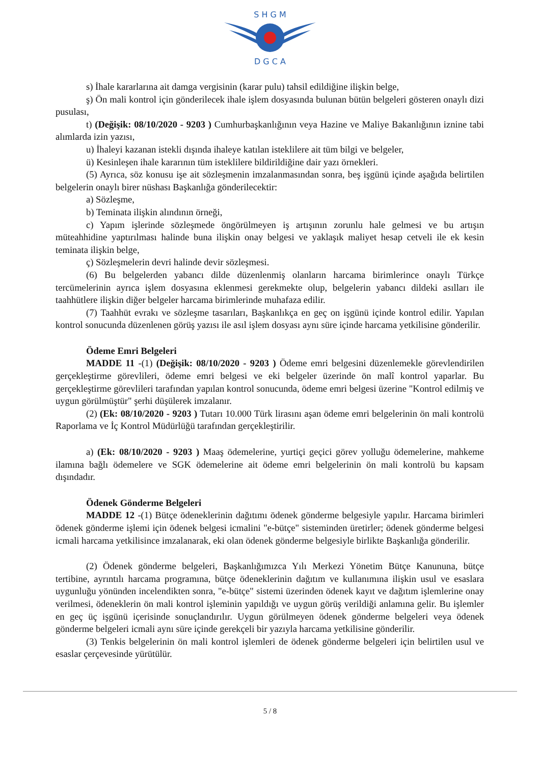S H G M
D G C A
s) İhale kararlarına ait damga vergisinin (karar pulu) tahsil edildiğine ilişkin belge,
ş) Ön mali kontrol için gönderilecek ihale işlem dosyasında bulunan bütün belgeleri gösteren onaylı dizi pusulası,
t) (Değişik: 08/10/2020 - 9203 ) Cumhurbaşkanlığının veya Hazine ve Maliye Bakanlığının iznine tabi alımlarda izin yazısı,
u) İhaleyi kazanan istekli dışında ihaleye katılan isteklilere ait tüm bilgi ve belgeler,
ü) Kesinleşen ihale kararının tüm isteklilere bildirildiğine dair yazı örnekleri.
(5) Ayrıca, söz konusu işe ait sözleşmenin imzalanmasından sonra, beş işgünü içinde aşağıda belirtilen belgelerin onaylı birer nüshası Başkanlığa gönderilecektir:
a) Sözleşme,
b) Teminata ilişkin alındının örneği,
c) Yapım işlerinde sözleşmede öngörülmeyen iş artışının zorunlu hale gelmesi ve bu artışın müteahhidine yaptırılması halinde buna ilişkin onay belgesi ve yaklaşık maliyet hesap cetveli ile ek kesin teminata ilişkin belge,
ç) Sözleşmelerin devri halinde devir sözleşmesi.
(6) Bu belgelerden yabancı dilde düzenlenmiş olanların harcama birimlerince onaylı Türkçe tercümelerinin ayrıca işlem dosyasına eklenmesi gerekmekte olup, belgelerin yabancı dildeki asılları ile taahhütlere ilişkin diğer belgeler harcama birimlerinde muhafaza edilir.
(7) Taahhüt evrakı ve sözleşme tasarıları, Başkanlıkça en geç on işgünü içinde kontrol edilir. Yapılan kontrol sonucunda düzenlenen görüş yazısı ile asıl işlem dosyası aynı süre içinde harcama yetkilisine gönderilir.
Ödeme Emri Belgeleri
MADDE 11 -(1) (Değişik: 08/10/2020 - 9203 ) Ödeme emri belgesini düzenlemekle görevlendirilen gerçekleştirme görevlileri, ödeme emri belgesi ve eki belgeler üzerinde ön malî kontrol yaparlar. Bu gerçekleştirme görevlileri tarafından yapılan kontrol sonucunda, ödeme emri belgesi üzerine "Kontrol edilmiş ve uygun görülmüştür" şerhi düşülerek imzalanır.
(2) (Ek: 08/10/2020 - 9203 ) Tutarı 10.000 Türk lirasını aşan ödeme emri belgelerinin ön mali kontrolü Raporlama ve İç Kontrol Müdürlüğü tarafından gerçekleştirilir.
a) (Ek: 08/10/2020 - 9203 ) Maaş ödemelerine, yurtiçi geçici görev yolluğu ödemelerine, mahkeme ilamına bağlı ödemelere ve SGK ödemelerine ait ödeme emri belgelerinin ön mali kontrolü bu kapsam dışındadır.
Ödenek Gönderme Belgeleri
MADDE 12 -(1) Bütçe ödeneklerinin dağıtımı ödenek gönderme belgesiyle yapılır. Harcama birimleri ödenek gönderme işlemi için ödenek belgesi icmalini "e-bütçe" sisteminden üretirler; ödenek gönderme belgesi icmali harcama yetkilisince imzalanarak, eki olan ödenek gönderme belgesiyle birlikte Başkanlığa gönderilir.
(2) Ödenek gönderme belgeleri, Başkanlığımızca Yılı Merkezi Yönetim Bütçe Kanununa, bütçe tertibine, ayrıntılı harcama programına, bütçe ödeneklerinin dağıtım ve kullanımına ilişkin usul ve esaslara uygunluğu yönünden incelendikten sonra, "e-bütçe" sistemi üzerinden ödenek kayıt ve dağıtım işlemlerine onay verilmesi, ödeneklerin ön mali kontrol işleminin yapıldığı ve uygun görüş verildiği anlamına gelir. Bu işlemler en geç üç işgünü içerisinde sonuçlandırılır. Uygun görülmeyen ödenek gönderme belgeleri veya ödenek gönderme belgeleri icmali aynı süre içinde gerekçeli bir yazıyla harcama yetkilisine gönderilir.
(3) Tenkis belgelerinin ön mali kontrol işlemleri de ödenek gönderme belgeleri için belirtilen usul ve esaslar çerçevesinde yürütülür.
5 / 8